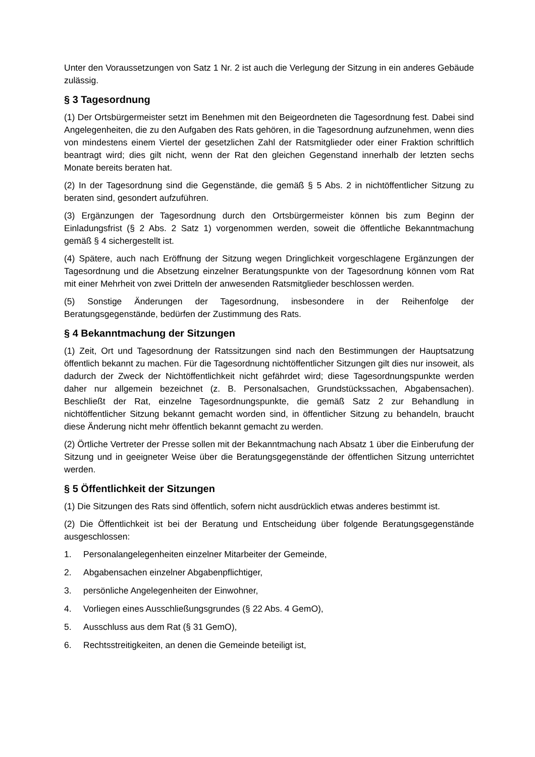Unter den Voraussetzungen von Satz 1 Nr. 2 ist auch die Verlegung der Sitzung in ein anderes Gebäude zulässig.
§ 3 Tagesordnung
(1) Der Ortsbürgermeister setzt im Benehmen mit den Beigeordneten die Tagesordnung fest. Dabei sind Angelegenheiten, die zu den Aufgaben des Rats gehören, in die Tagesordnung aufzunehmen, wenn dies von mindestens einem Viertel der gesetzlichen Zahl der Ratsmitglieder oder einer Fraktion schriftlich beantragt wird; dies gilt nicht, wenn der Rat den gleichen Gegenstand innerhalb der letzten sechs Monate bereits beraten hat.
(2) In der Tagesordnung sind die Gegenstände, die gemäß § 5 Abs. 2 in nichtöffentlicher Sitzung zu beraten sind, gesondert aufzuführen.
(3) Ergänzungen der Tagesordnung durch den Ortsbürgermeister können bis zum Beginn der Einladungsfrist (§ 2 Abs. 2 Satz 1) vorgenommen werden, soweit die öffentliche Bekanntmachung gemäß § 4 sichergestellt ist.
(4) Spätere, auch nach Eröffnung der Sitzung wegen Dringlichkeit vorgeschlagene Ergänzungen der Tagesordnung und die Absetzung einzelner Beratungspunkte von der Tagesordnung können vom Rat mit einer Mehrheit von zwei Dritteln der anwesenden Ratsmitglieder beschlossen werden.
(5) Sonstige Änderungen der Tagesordnung, insbesondere in der Reihenfolge der Beratungsgegenstände, bedürfen der Zustimmung des Rats.
§ 4 Bekanntmachung der Sitzungen
(1) Zeit, Ort und Tagesordnung der Ratssitzungen sind nach den Bestimmungen der Hauptsatzung öffentlich bekannt zu machen. Für die Tagesordnung nichtöffentlicher Sitzungen gilt dies nur insoweit, als dadurch der Zweck der Nichtöffentlichkeit nicht gefährdet wird; diese Tagesordnungspunkte werden daher nur allgemein bezeichnet (z. B. Personalsachen, Grundstückssachen, Abgabensachen). Beschließt der Rat, einzelne Tagesordnungspunkte, die gemäß Satz 2 zur Behandlung in nichtöffentlicher Sitzung bekannt gemacht worden sind, in öffentlicher Sitzung zu behandeln, braucht diese Änderung nicht mehr öffentlich bekannt gemacht zu werden.
(2) Örtliche Vertreter der Presse sollen mit der Bekanntmachung nach Absatz 1 über die Einberufung der Sitzung und in geeigneter Weise über die Beratungsgegenstände der öffentlichen Sitzung unterrichtet werden.
§ 5 Öffentlichkeit der Sitzungen
(1) Die Sitzungen des Rats sind öffentlich, sofern nicht ausdrücklich etwas anderes bestimmt ist.
(2) Die Öffentlichkeit ist bei der Beratung und Entscheidung über folgende Beratungsgegenstände ausgeschlossen:
1. Personalangelegenheiten einzelner Mitarbeiter der Gemeinde,
2. Abgabensachen einzelner Abgabenpflichtiger,
3. persönliche Angelegenheiten der Einwohner,
4. Vorliegen eines Ausschließungsgrundes (§ 22 Abs. 4 GemO),
5. Ausschluss aus dem Rat (§ 31 GemO),
6. Rechtsstreitigkeiten, an denen die Gemeinde beteiligt ist,